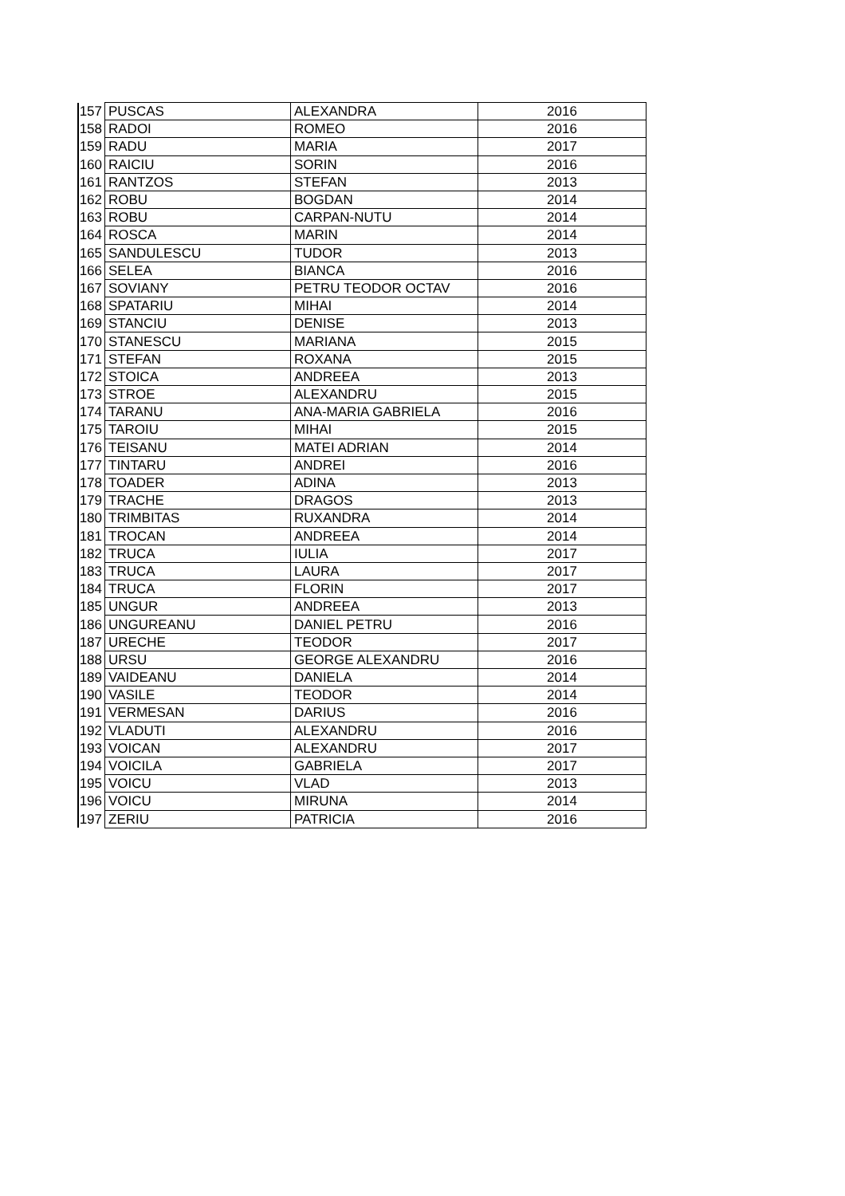| 157 | PUSCAS | ALEXANDRA | 2016 |
| 158 | RADOI | ROMEO | 2016 |
| 159 | RADU | MARIA | 2017 |
| 160 | RAICIU | SORIN | 2016 |
| 161 | RANTZOS | STEFAN | 2013 |
| 162 | ROBU | BOGDAN | 2014 |
| 163 | ROBU | CARPAN-NUTU | 2014 |
| 164 | ROSCA | MARIN | 2014 |
| 165 | SANDULESCU | TUDOR | 2013 |
| 166 | SELEA | BIANCA | 2016 |
| 167 | SOVIANY | PETRU TEODOR OCTAV | 2016 |
| 168 | SPATARIU | MIHAI | 2014 |
| 169 | STANCIU | DENISE | 2013 |
| 170 | STANESCU | MARIANA | 2015 |
| 171 | STEFAN | ROXANA | 2015 |
| 172 | STOICA | ANDREEA | 2013 |
| 173 | STROE | ALEXANDRU | 2015 |
| 174 | TARANU | ANA-MARIA GABRIELA | 2016 |
| 175 | TAROIU | MIHAI | 2015 |
| 176 | TEISANU | MATEI ADRIAN | 2014 |
| 177 | TINTARU | ANDREI | 2016 |
| 178 | TOADER | ADINA | 2013 |
| 179 | TRACHE | DRAGOS | 2013 |
| 180 | TRIMBITAS | RUXANDRA | 2014 |
| 181 | TROCAN | ANDREEA | 2014 |
| 182 | TRUCA | IULIA | 2017 |
| 183 | TRUCA | LAURA | 2017 |
| 184 | TRUCA | FLORIN | 2017 |
| 185 | UNGUR | ANDREEA | 2013 |
| 186 | UNGUREANU | DANIEL PETRU | 2016 |
| 187 | URECHE | TEODOR | 2017 |
| 188 | URSU | GEORGE ALEXANDRU | 2016 |
| 189 | VAIDEANU | DANIELA | 2014 |
| 190 | VASILE | TEODOR | 2014 |
| 191 | VERMESAN | DARIUS | 2016 |
| 192 | VLADUTI | ALEXANDRU | 2016 |
| 193 | VOICAN | ALEXANDRU | 2017 |
| 194 | VOICILA | GABRIELA | 2017 |
| 195 | VOICU | VLAD | 2013 |
| 196 | VOICU | MIRUNA | 2014 |
| 197 | ZERIU | PATRICIA | 2016 |